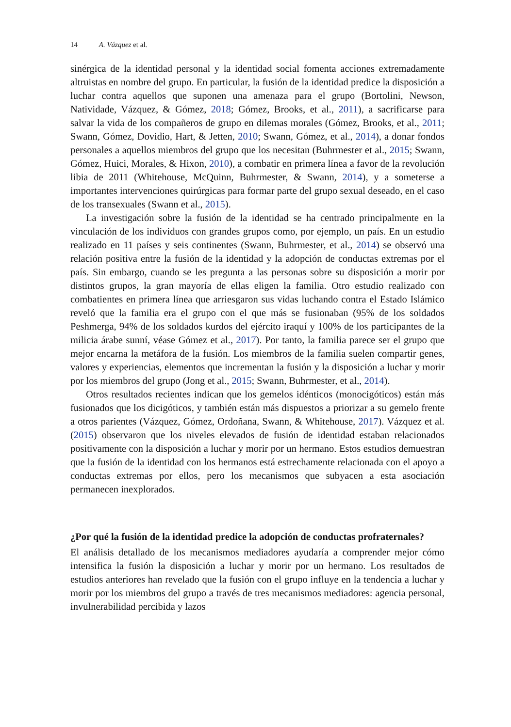14 A. Vázquez et al.
sinérgica de la identidad personal y la identidad social fomenta acciones extremadamente altruistas en nombre del grupo. En particular, la fusión de la identidad predice la disposición a luchar contra aquellos que suponen una amenaza para el grupo (Bortolini, Newson, Natividade, Vázquez, & Gómez, 2018; Gómez, Brooks, et al., 2011), a sacrificarse para salvar la vida de los compañeros de grupo en dilemas morales (Gómez, Brooks, et al., 2011; Swann, Gómez, Dovidio, Hart, & Jetten, 2010; Swann, Gómez, et al., 2014), a donar fondos personales a aquellos miembros del grupo que los necesitan (Buhrmester et al., 2015; Swann, Gómez, Huici, Morales, & Hixon, 2010), a combatir en primera línea a favor de la revolución libia de 2011 (Whitehouse, McQuinn, Buhrmester, & Swann, 2014), y a someterse a importantes intervenciones quirúrgicas para formar parte del grupo sexual deseado, en el caso de los transexuales (Swann et al., 2015).
La investigación sobre la fusión de la identidad se ha centrado principalmente en la vinculación de los individuos con grandes grupos como, por ejemplo, un país. En un estudio realizado en 11 países y seis continentes (Swann, Buhrmester, et al., 2014) se observó una relación positiva entre la fusión de la identidad y la adopción de conductas extremas por el país. Sin embargo, cuando se les pregunta a las personas sobre su disposición a morir por distintos grupos, la gran mayoría de ellas eligen la familia. Otro estudio realizado con combatientes en primera línea que arriesgaron sus vidas luchando contra el Estado Islámico reveló que la familia era el grupo con el que más se fusionaban (95% de los soldados Peshmerga, 94% de los soldados kurdos del ejército iraquí y 100% de los participantes de la milicia árabe sunní, véase Gómez et al., 2017). Por tanto, la familia parece ser el grupo que mejor encarna la metáfora de la fusión. Los miembros de la familia suelen compartir genes, valores y experiencias, elementos que incrementan la fusión y la disposición a luchar y morir por los miembros del grupo (Jong et al., 2015; Swann, Buhrmester, et al., 2014).
Otros resultados recientes indican que los gemelos idénticos (monocigóticos) están más fusionados que los dicigóticos, y también están más dispuestos a priorizar a su gemelo frente a otros parientes (Vázquez, Gómez, Ordoñana, Swann, & Whitehouse, 2017). Vázquez et al. (2015) observaron que los niveles elevados de fusión de identidad estaban relacionados positivamente con la disposición a luchar y morir por un hermano. Estos estudios demuestran que la fusión de la identidad con los hermanos está estrechamente relacionada con el apoyo a conductas extremas por ellos, pero los mecanismos que subyacen a esta asociación permanecen inexplorados.
¿Por qué la fusión de la identidad predice la adopción de conductas profraternales?
El análisis detallado de los mecanismos mediadores ayudaría a comprender mejor cómo intensifica la fusión la disposición a luchar y morir por un hermano. Los resultados de estudios anteriores han revelado que la fusión con el grupo influye en la tendencia a luchar y morir por los miembros del grupo a través de tres mecanismos mediadores: agencia personal, invulnerabilidad percibida y lazos